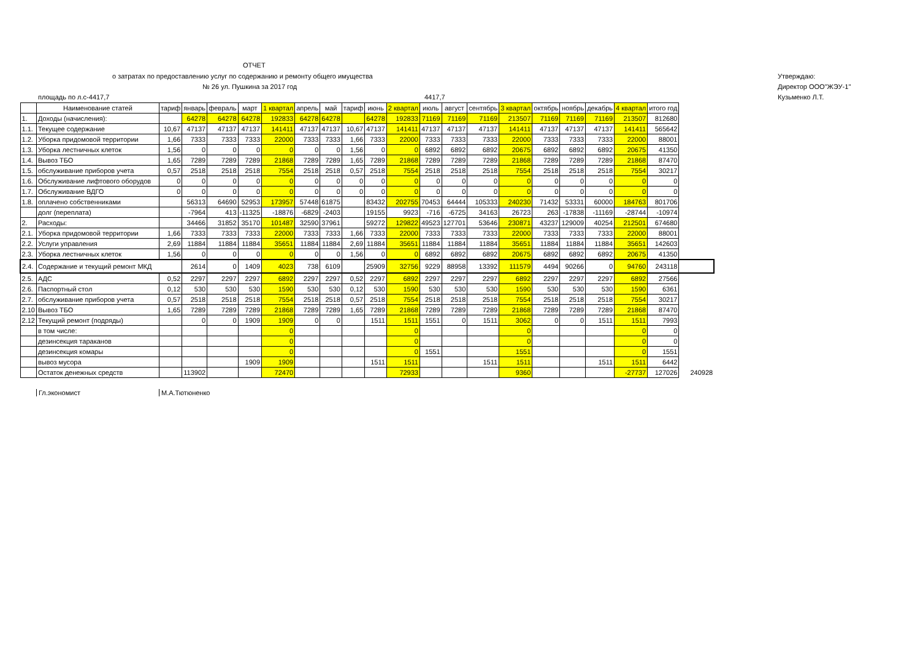ОТЧЕТ
о затратах по предоставлению услуг по содержанию и ремонту общего имущества Утверждаю:
№ 26 ул. Пушкина за 2017 год Директор ООО"ЖЭУ-1"
площадь по л.с-4417,7 4417,7 Кузьменко Л.Т.
| | Наименование статей | тариф | январь | февраль | март | 1 квартал | апрель | май | тариф | июнь | 2 квартал | июль | август | сентябрь | 3 квартал | октябрь | ноябрь | декабрь | 4 квартал | итого год | |
| 1. | Доходы (начисления): | | 64278 | 64278 | 64278 | 192833 | 64278 | 64278 | | 64278 | 192833 | 71169 | 71169 | 71169 | 213507 | 71169 | 71169 | 71169 | 213507 | 812680 | |
| 1.1. | Текущее содержание | 10,67 | 47137 | 47137 | 47137 | 141411 | 47137 | 47137 | 10,67 | 47137 | 141411 | 47137 | 47137 | 47137 | 141411 | 47137 | 47137 | 47137 | 141411 | 565642 | |
| 1.2. | Уборка придомовой территории | 1,66 | 7333 | 7333 | 7333 | 22000 | 7333 | 7333 | 1,66 | 7333 | 22000 | 7333 | 7333 | 7333 | 22000 | 7333 | 7333 | 7333 | 22000 | 88001 | |
| 1.3. | Уборка лестничных клеток | 1,56 | 0 | 0 | 0 | 0 | 0 | 0 | 1,56 | 0 | 0 | 6892 | 6892 | 6892 | 20675 | 6892 | 6892 | 6892 | 20675 | 41350 | |
| 1.4. | Вывоз ТБО | 1,65 | 7289 | 7289 | 7289 | 21868 | 7289 | 7289 | 1,65 | 7289 | 21868 | 7289 | 7289 | 7289 | 21868 | 7289 | 7289 | 7289 | 21868 | 87470 | |
| 1.5. | обслуживание приборов учета | 0,57 | 2518 | 2518 | 2518 | 7554 | 2518 | 2518 | 0,57 | 2518 | 7554 | 2518 | 2518 | 2518 | 7554 | 2518 | 2518 | 2518 | 7554 | 30217 | |
| 1.6. | Обслуживание лифтового оборудов | 0 | 0 | 0 | 0 | 0 | 0 | 0 | 0 | 0 | 0 | 0 | 0 | 0 | 0 | 0 | 0 | 0 | 0 | 0 | |
| 1.7. | Обслуживание ВДГО | 0 | 0 | 0 | 0 | 0 | 0 | 0 | 0 | 0 | 0 | 0 | 0 | 0 | 0 | 0 | 0 | 0 | 0 | 0 | |
| 1.8. | оплачено собственниками | | 56313 | 64690 | 52953 | 173957 | 57448 | 61875 | | 83432 | 202755 | 70453 | 64444 | 105333 | 240230 | 71432 | 53331 | 60000 | 184763 | 801706 | |
| | долг (переплата) | | -7964 | 413 | -11325 | -18876 | -6829 | -2403 | | 19155 | 9923 | -716 | -6725 | 34163 | 26723 | 263 | -17838 | -11169 | -28744 | -10974 | |
| 2. | Расходы: | | 34466 | 31852 | 35170 | 101487 | 32590 | 37961 | | 59272 | 129822 | 49523 | 127701 | 53646 | 230871 | 43237 | 129009 | 40254 | 212501 | 674680 | |
| 2.1. | Уборка придомовой территории | 1,66 | 7333 | 7333 | 7333 | 22000 | 7333 | 7333 | 1,66 | 7333 | 22000 | 7333 | 7333 | 7333 | 22000 | 7333 | 7333 | 7333 | 22000 | 88001 | |
| 2.2. | Услуги управления | 2,69 | 11884 | 11884 | 11884 | 35651 | 11884 | 11884 | 2,69 | 11884 | 35651 | 11884 | 11884 | 11884 | 35651 | 11884 | 11884 | 11884 | 35651 | 142603 | |
| 2.3. | Уборка лестничных клеток | 1,56 | 0 | 0 | 0 | 0 | 0 | 0 | 1,56 | 0 | 0 | 6892 | 6892 | 6892 | 20675 | 6892 | 6892 | 6892 | 20675 | 41350 | |
| 2.4. | Содержание и текущий ремонт МКД | | 2614 | 0 | 1409 | 4023 | 738 | 6109 | | 25909 | 32756 | 9229 | 88958 | 13392 | 111579 | 4494 | 90266 | 0 | 94760 | 243118 | |
| 2.5. | АДС | 0,52 | 2297 | 2297 | 2297 | 6892 | 2297 | 2297 | 0,52 | 2297 | 6892 | 2297 | 2297 | 2297 | 6892 | 2297 | 2297 | 2297 | 6892 | 27566 | |
| 2.6. | Паспортный стол | 0,12 | 530 | 530 | 530 | 1590 | 530 | 530 | 0,12 | 530 | 1590 | 530 | 530 | 530 | 1590 | 530 | 530 | 530 | 1590 | 6361 | |
| 2.7. | обслуживание приборов учета | 0,57 | 2518 | 2518 | 2518 | 7554 | 2518 | 2518 | 0,57 | 2518 | 7554 | 2518 | 2518 | 2518 | 7554 | 2518 | 2518 | 2518 | 7554 | 30217 | |
| 2.10 | Вывоз ТБО | 1,65 | 7289 | 7289 | 7289 | 21868 | 7289 | 7289 | 1,65 | 7289 | 21868 | 7289 | 7289 | 7289 | 21868 | 7289 | 7289 | 7289 | 21868 | 87470 | |
| 2.12 | Текущий ремонт (подряды) | | 0 | 0 | 1909 | 1909 | 0 | 0 | | 1511 | 1511 | 1551 | 0 | 1511 | 3062 | 0 | 0 | 1511 | 1511 | 7993 | |
| | в том числе: | | | | | 0 | | | | | 0 | | | | 0 | | | | 0 | 0 | |
| | дезинсекция тараканов | | | | | 0 | | | | | 0 | | | | 0 | | | | 0 | 0 | |
| | дезинсекция комары | | | | | 0 | | | | | 0 | 1551 | | | 1551 | | | | 0 | 1551 | |
| | вывоз мусора | | | | 1909 | 1909 | | | | 1511 | 1511 | | | 1511 | 1511 | | | 1511 | 1511 | 6442 | |
| | Остаток денежных средств | | 113902 | | | 72470 | | | | | 72933 | | | | 9360 | | | | -27737 | 127026 | 240928 |
Гл.экономист М.А.Тютюненко